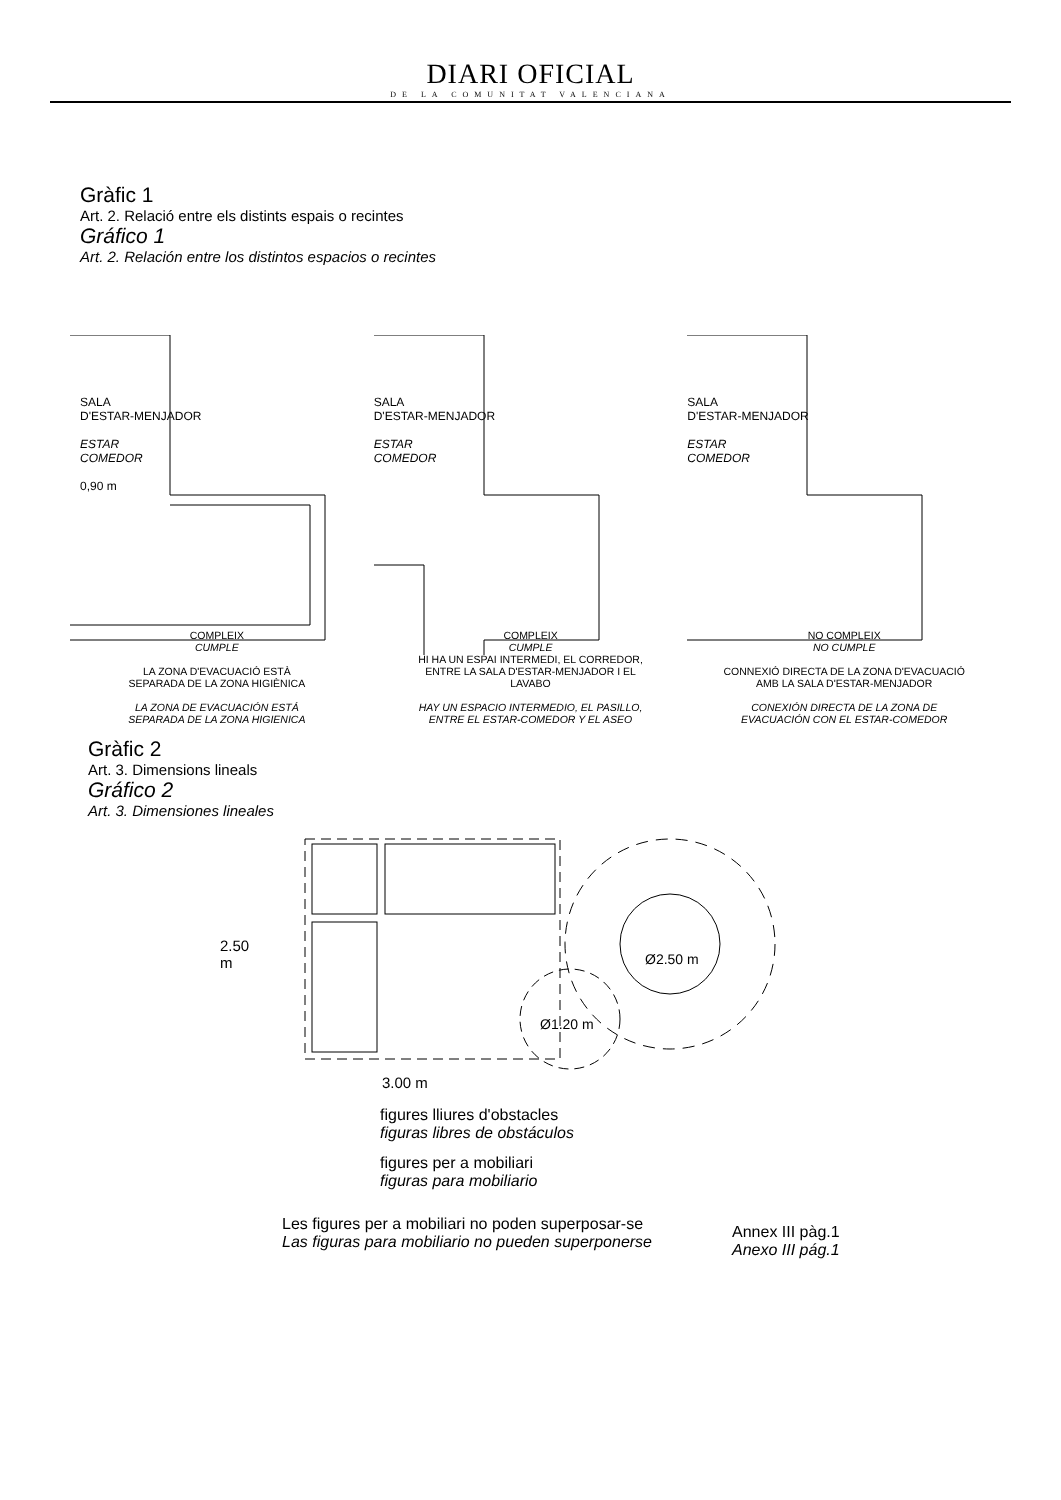DIARI OFICIAL
DE LA COMUNITAT VALENCIANA
Gràfic 1
Art. 2. Relació entre els distints espais o recintes
Gráfico 1
Art. 2. Relación entre los distintos espacios o recintes
SALA
D'ESTAR-MENJADOR
ESTAR
COMEDOR
0,90 m
COMPLEIX
CUMPLE
LA ZONA D'EVACUACIÓ ESTÀ
SEPARADA DE LA ZONA HIGIÈNICA
LA ZONA DE EVACUACIÓN ESTÁ
SEPARADA DE LA ZONA HIGIENICA
SALA
D'ESTAR-MENJADOR
ESTAR
COMEDOR
COMPLEIX
CUMPLE
HI HA UN ESPAI INTERMEDI, EL CORREDOR,
ENTRE LA SALA D'ESTAR-MENJADOR I EL
LAVABO
HAY UN ESPACIO INTERMEDIO, EL PASILLO,
ENTRE EL ESTAR-COMEDOR Y EL ASEO
SALA
D'ESTAR-MENJADOR
ESTAR
COMEDOR
NO COMPLEIX
NO CUMPLE
CONNEXIÓ DIRECTA DE LA ZONA D'EVACUACIÓ
AMB LA SALA D'ESTAR-MENJADOR
CONEXIÓN DIRECTA DE LA ZONA DE
EVACUACIÓN CON EL ESTAR-COMEDOR
Gràfic 2
Art. 3. Dimensions lineals
Gráfico 2
Art. 3. Dimensiones lineales
2.50 m
Ø2.50 m
Ø1.20 m
3.00 m
figures lliures d'obstacles
figuras libres de obstáculos
figures per a mobiliari
figuras para mobiliario
Les figures per a mobiliari no poden superposar-se
Las figuras para mobiliario no pueden superponerse
Annex III pàg.1
Anexo III pág.1